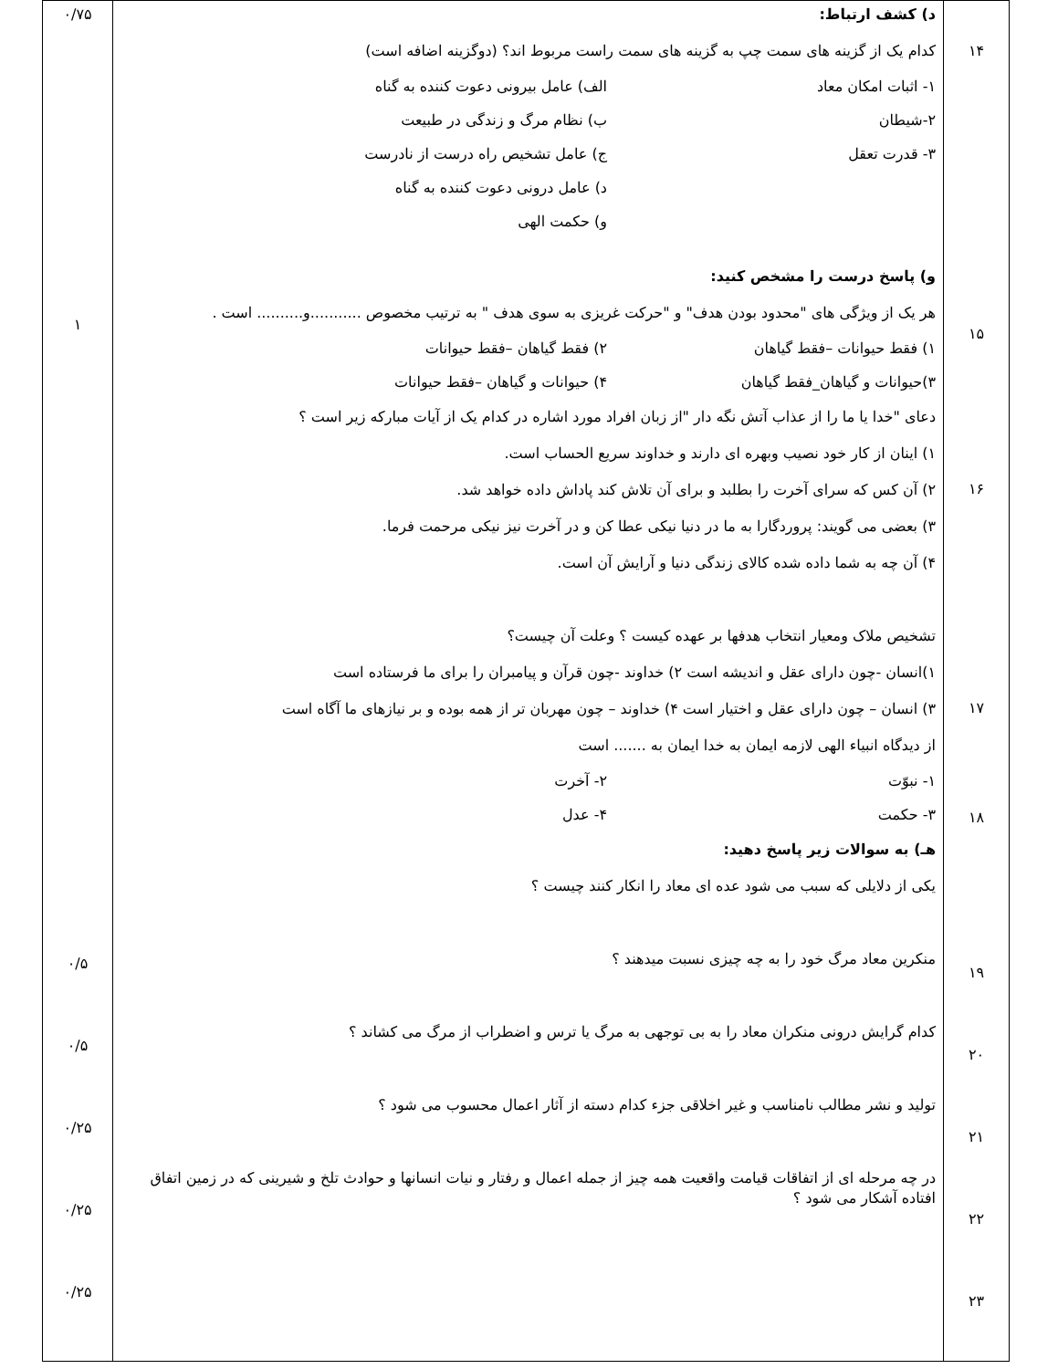| ۱۴ ۱۵ ۱۶ ۱۷ ۱۸ ۱۹ ۲۰ ۲۱ ۲۲ ۲۳ | د) کشف ارتباط: کدام یک از گزینه های سمت چپ به گزینه های سمت راست مربوط اند؟ (دوگزینه اضافه است) ۱- اثبات امکان معاد الف) عامل بیرونی دعوت کننده به گناه ۲-شیطان ب) نظام مرگ و زندگی در طبیعت ۳- قدرت تعقل ج) عامل تشخیص راه درست از نادرست د) عامل درونی دعوت کننده به گناه و) حکمت الهی و) پاسخ درست را مشخص کنید: هر یک از ویژگی های "محدود بودن هدف" و "حرکت غریزی به سوی هدف " به ترتیب مخصوص ...........و.......... است . ۱) فقط حیوانات –فقط گیاهان ۲) فقط گیاهان –فقط حیوانات ۳)حیوانات و گیاهان_فقط گیاهان ۴) حیوانات و گیاهان –فقط حیوانات دعای "خدا یا ما را از عذاب آتش نگه دار "از زبان افراد مورد اشاره در کدام یک از آیات مبارکه زیر است ؟ ۱) اینان از کار خود نصیب وبهره ای دارند و خداوند سریع الحساب است. ۲) آن کس که سرای آخرت را بطلبد و برای آن تلاش کند پاداش داده خواهد شد. ۳) بعضی می گویند: پروردگارا به ما در دنیا نیکی عطا کن و در آخرت نیز نیکی مرحمت فرما. ۴) آن چه به شما داده شده کالای زندگی دنیا و آرایش آن است. تشخیص ملاک ومعیار انتخاب هدفها بر عهده کیست ؟ وعلت آن چیست؟ ۱)انسان -چون دارای عقل و اندیشه است ۲) خداوند -چون قرآن و پیامبران را برای ما فرستاده است ۳) انسان – چون دارای عقل و اختیار است ۴) خداوند – چون مهربان تر از همه بوده و بر نیازهای ما آگاه است از دیدگاه انبیاء الهی لازمه ایمان به خدا ایمان به ....... است ۱- نبوّت ۲- آخرت ۳- حکمت ۴- عدل هـ) به سوالات زیر پاسخ دهید: یکی از دلایلی که سبب می شود عده ای معاد را انکار کنند چیست ؟ منکرین معاد مرگ خود را به چه چیزی نسبت میدهند ؟ کدام گرایش درونی منکران معاد را به بی توجهی به مرگ یا ترس و اضطراب از مرگ می کشاند ؟ تولید و نشر مطالب نامناسب و غیر اخلاقی جزء کدام دسته از آثار اعمال محسوب می شود ؟ در چه مرحله ای از اتفاقات قیامت واقعیت همه چیز از جمله اعمال و رفتار و نیات انسانها و حوادث تلخ و شیرینی که در زمین اتفاق افتاده آشکار می شود ؟ | ۰/۷۵ ۱ ۰/۵ ۰/۵ ۰/۲۵ ۰/۲۵ ۰/۲۵ |